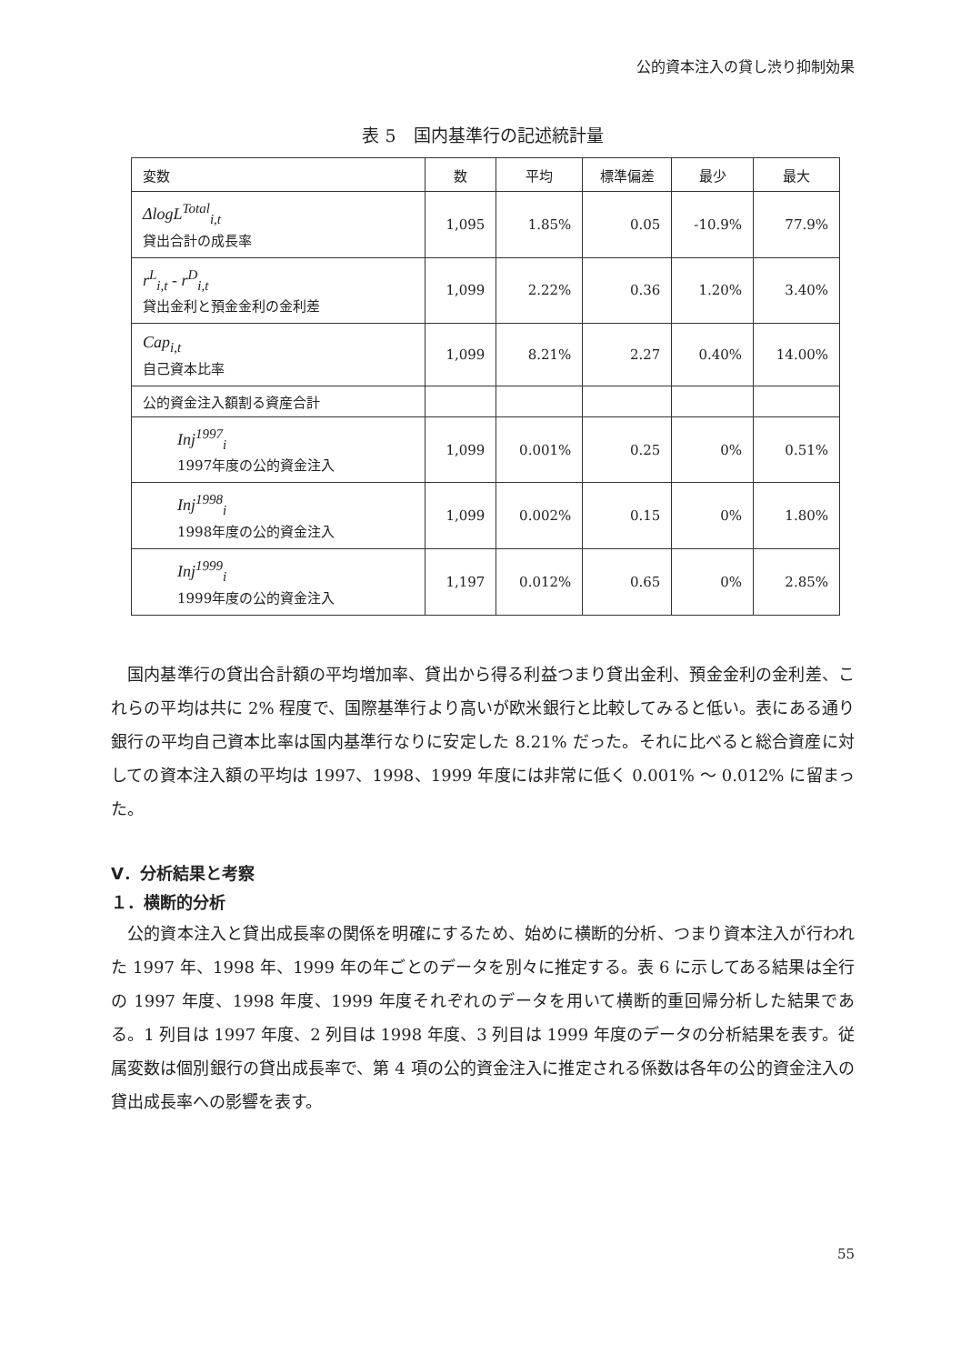公的資本注入の貸し渋り抑制効果
表 5　国内基準行の記述統計量
| 変数 | 数 | 平均 | 標準偏差 | 最少 | 最大 |
| --- | --- | --- | --- | --- | --- |
| ΔlogL<sup>Total</sup><sub>i,t</sub> 貸出合計の成長率 | 1,095 | 1.85% | 0.05 | -10.9% | 77.9% |
| r<sup>L</sup><sub>i,t</sub> - r<sup>D</sup><sub>i,t</sub> 貸出金利と預金金利の金利差 | 1,099 | 2.22% | 0.36 | 1.20% | 3.40% |
| Cap<sub>i,t</sub> 自己資本比率 | 1,099 | 8.21% | 2.27 | 0.40% | 14.00% |
| 公的資金注入額割る資産合計 | | | | | |
| Inj<sup>1997</sup><sub>i</sub> 1997年度の公的資金注入 | 1,099 | 0.001% | 0.25 | 0% | 0.51% |
| Inj<sup>1998</sup><sub>i</sub> 1998年度の公的資金注入 | 1,099 | 0.002% | 0.15 | 0% | 1.80% |
| Inj<sup>1999</sup><sub>i</sub> 1999年度の公的資金注入 | 1,197 | 0.012% | 0.65 | 0% | 2.85% |
国内基準行の貸出合計額の平均増加率、貸出から得る利益つまり貸出金利、預金金利の金利差、これらの平均は共に 2% 程度で、国際基準行より高いが欧米銀行と比較してみると低い。表にある通り銀行の平均自己資本比率は国内基準行なりに安定した 8.21% だった。それに比べると総合資産に対しての資本注入額の平均は 1997、1998、1999 年度には非常に低く 0.001% ～ 0.012% に留まった。
Ⅴ．分析結果と考察
１．横断的分析
公的資本注入と貸出成長率の関係を明確にするため、始めに横断的分析、つまり資本注入が行われた 1997 年、1998 年、1999 年の年ごとのデータを別々に推定する。表 6 に示してある結果は全行の 1997 年度、1998 年度、1999 年度それぞれのデータを用いて横断的重回帰分析した結果である。1 列目は 1997 年度、2 列目は 1998 年度、3 列目は 1999 年度のデータの分析結果を表す。従属変数は個別銀行の貸出成長率で、第 4 項の公的資金注入に推定される係数は各年の公的資金注入の貸出成長率への影響を表す。
55